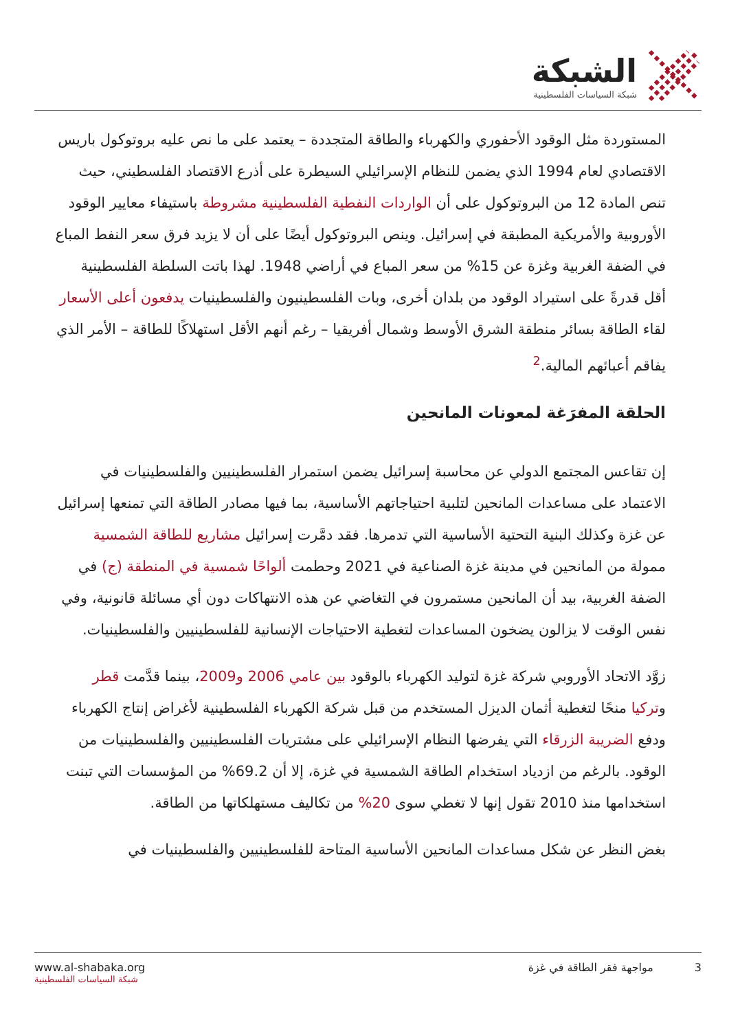الشبكة
شبكة السياسات الفلسطينية
المستوردة مثل الوقود الأحفوري والكهرباء والطاقة المتجددة – يعتمد على ما نص عليه بروتوكول باريس الاقتصادي لعام 1994 الذي يضمن للنظام الإسرائيلي السيطرة على أذرع الاقتصاد الفلسطيني، حيث تنص المادة 12 من البروتوكول على أن الواردات النفطية الفلسطينية مشروطة باستيفاء معايير الوقود الأوروبية والأمريكية المطبقة في إسرائيل. وينص البروتوكول أيضًا على أن لا يزيد فرق سعر النفط المباع في الضفة الغربية وغزة عن 15% من سعر المباع في أراضي 1948. لهذا باتت السلطة الفلسطينية أقل قدرةً على استيراد الوقود من بلدان أخرى، وبات الفلسطينيون والفلسطينيات يدفعون أعلى الأسعار لقاء الطاقة بسائر منطقة الشرق الأوسط وشمال أفريقيا – رغم أنهم الأقل استهلاكًا للطاقة – الأمر الذي يفاقم أعبائهم المالية.<sup>2</sup>
الحلقة المفرَغة لمعونات المانحين
إن تقاعس المجتمع الدولي عن محاسبة إسرائيل يضمن استمرار الفلسطينيين والفلسطينيات في الاعتماد على مساعدات المانحين لتلبية احتياجاتهم الأساسية، بما فيها مصادر الطاقة التي تمنعها إسرائيل عن غزة وكذلك البنية التحتية الأساسية التي تدمرها. فقد دمَّرت إسرائيل مشاريع للطاقة الشمسية ممولة من المانحين في مدينة غزة الصناعية في 2021 وحطمت ألواحًا شمسية في المنطقة (ج) في الضفة الغربية، بيد أن المانحين مستمرون في التغاضي عن هذه الانتهاكات دون أي مسائلة قانونية، وفي نفس الوقت لا يزالون يضخون المساعدات لتغطية الاحتياجات الإنسانية للفلسطينيين والفلسطينيات.
زوَّد الاتحاد الأوروبي شركة غزة لتوليد الكهرباء بالوقود بين عامي 2006 و2009، بينما قدَّمت قطر وتركيا منحًا لتغطية أثمان الديزل المستخدم من قبل شركة الكهرباء الفلسطينية لأغراض إنتاج الكهرباء ودفع الضريبة الزرقاء التي يفرضها النظام الإسرائيلي على مشتريات الفلسطينيين والفلسطينيات من الوقود. بالرغم من ازدياد استخدام الطاقة الشمسية في غزة، إلا أن 69.2% من المؤسسات التي تبنت استخدامها منذ 2010 تقول إنها لا تغطي سوى 20% من تكاليف مستهلكاتها من الطاقة.
بغض النظر عن شكل مساعدات المانحين الأساسية المتاحة للفلسطينيين والفلسطينيات في
www.al-shabaka.org
شبكة السياسات الفلسطينية
3 مواجهة فقر الطاقة في غزة